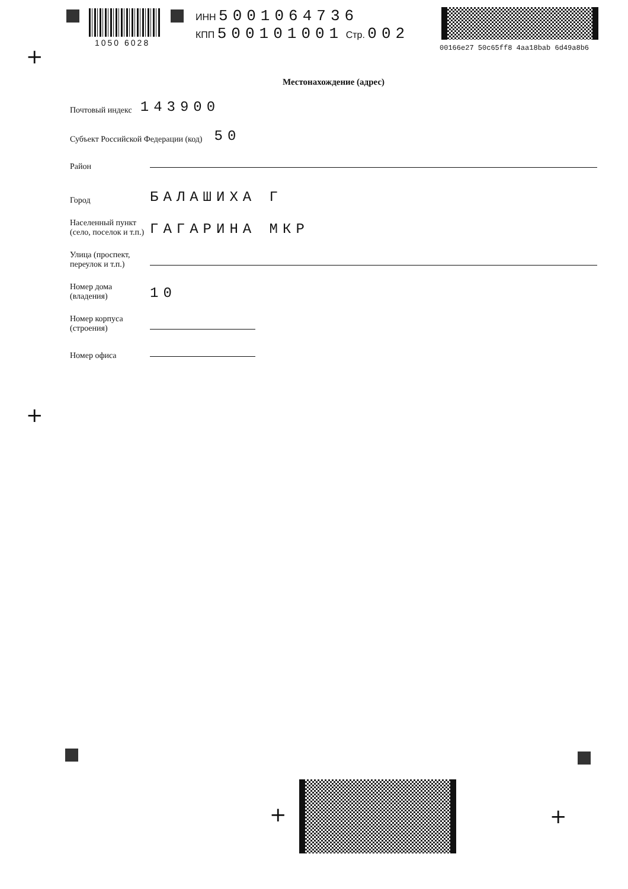1050 6028
ИНН 5001064736
КПП 500101001 Стр. 002
00166e27 50c65ff8 4aa18bab 6d49a8b6
+
Местонахождение (адрес)
Почтовый индекс 143900
Субъект Российской Федерации (код) 50
Район
Город БАЛАШИХА Г
Населенный пункт (село, поселок и т.п.) ГАГАРИНА МКР
Улица (проспект, переулок и т.п.)
Номер дома (владения) 10
Номер корпуса (строения)
Номер офиса
+
+ +